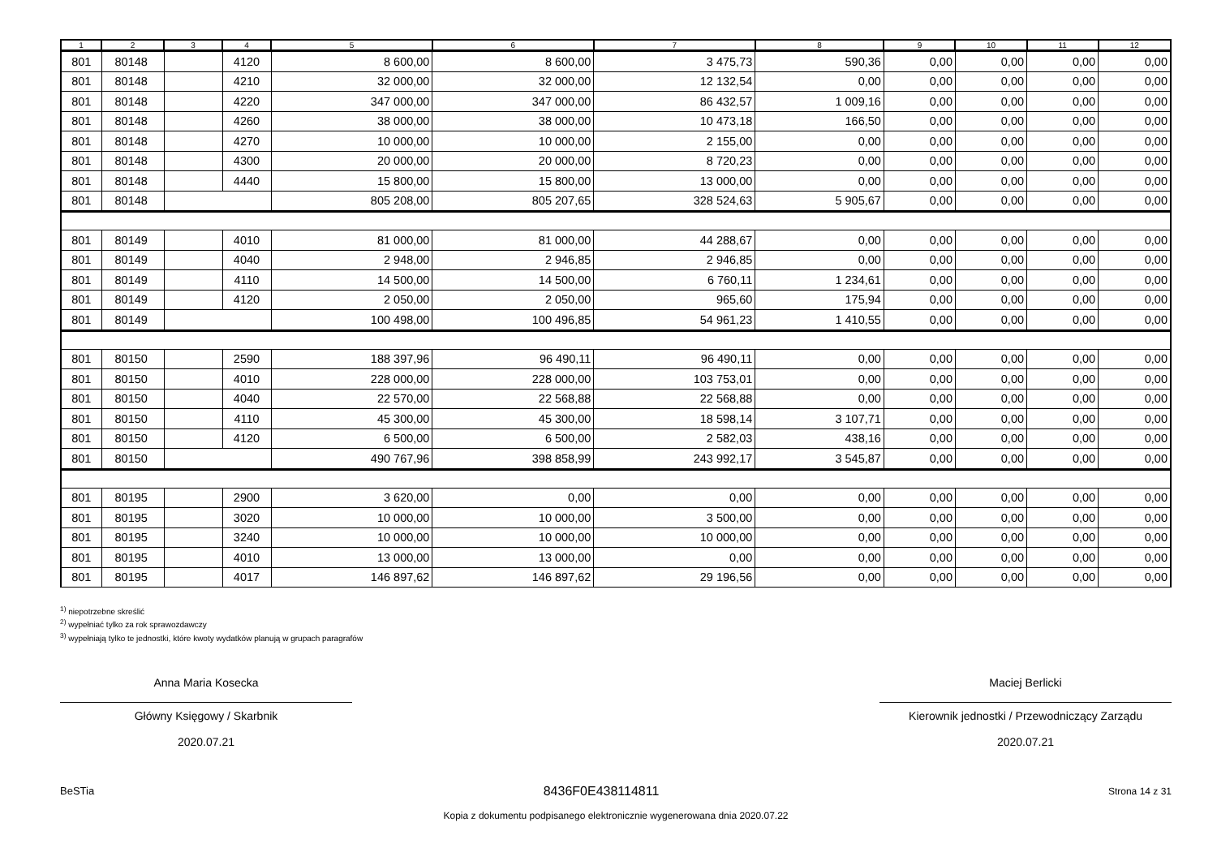| 1 | 2 | 3 | 4 | 5 | 6 | 7 | 8 | 9 | 10 | 11 | 12 |
| --- | --- | --- | --- | --- | --- | --- | --- | --- | --- | --- | --- |
| 801 | 80148 | | 4120 | 8 600,00 | 8 600,00 | 3 475,73 | 590,36 | 0,00 | 0,00 | 0,00 | 0,00 |
| 801 | 80148 | | 4210 | 32 000,00 | 32 000,00 | 12 132,54 | 0,00 | 0,00 | 0,00 | 0,00 | 0,00 |
| 801 | 80148 | | 4220 | 347 000,00 | 347 000,00 | 86 432,57 | 1 009,16 | 0,00 | 0,00 | 0,00 | 0,00 |
| 801 | 80148 | | 4260 | 38 000,00 | 38 000,00 | 10 473,18 | 166,50 | 0,00 | 0,00 | 0,00 | 0,00 |
| 801 | 80148 | | 4270 | 10 000,00 | 10 000,00 | 2 155,00 | 0,00 | 0,00 | 0,00 | 0,00 | 0,00 |
| 801 | 80148 | | 4300 | 20 000,00 | 20 000,00 | 8 720,23 | 0,00 | 0,00 | 0,00 | 0,00 | 0,00 |
| 801 | 80148 | | 4440 | 15 800,00 | 15 800,00 | 13 000,00 | 0,00 | 0,00 | 0,00 | 0,00 | 0,00 |
| 801 | 80148 | | | 805 208,00 | 805 207,65 | 328 524,63 | 5 905,67 | 0,00 | 0,00 | 0,00 | 0,00 |
| 801 | 80149 | | 4010 | 81 000,00 | 81 000,00 | 44 288,67 | 0,00 | 0,00 | 0,00 | 0,00 | 0,00 |
| 801 | 80149 | | 4040 | 2 948,00 | 2 946,85 | 2 946,85 | 0,00 | 0,00 | 0,00 | 0,00 | 0,00 |
| 801 | 80149 | | 4110 | 14 500,00 | 14 500,00 | 6 760,11 | 1 234,61 | 0,00 | 0,00 | 0,00 | 0,00 |
| 801 | 80149 | | 4120 | 2 050,00 | 2 050,00 | 965,60 | 175,94 | 0,00 | 0,00 | 0,00 | 0,00 |
| 801 | 80149 | | | 100 498,00 | 100 496,85 | 54 961,23 | 1 410,55 | 0,00 | 0,00 | 0,00 | 0,00 |
| 801 | 80150 | | 2590 | 188 397,96 | 96 490,11 | 96 490,11 | 0,00 | 0,00 | 0,00 | 0,00 | 0,00 |
| 801 | 80150 | | 4010 | 228 000,00 | 228 000,00 | 103 753,01 | 0,00 | 0,00 | 0,00 | 0,00 | 0,00 |
| 801 | 80150 | | 4040 | 22 570,00 | 22 568,88 | 22 568,88 | 0,00 | 0,00 | 0,00 | 0,00 | 0,00 |
| 801 | 80150 | | 4110 | 45 300,00 | 45 300,00 | 18 598,14 | 3 107,71 | 0,00 | 0,00 | 0,00 | 0,00 |
| 801 | 80150 | | 4120 | 6 500,00 | 6 500,00 | 2 582,03 | 438,16 | 0,00 | 0,00 | 0,00 | 0,00 |
| 801 | 80150 | | | 490 767,96 | 398 858,99 | 243 992,17 | 3 545,87 | 0,00 | 0,00 | 0,00 | 0,00 |
| 801 | 80195 | | 2900 | 3 620,00 | 0,00 | 0,00 | 0,00 | 0,00 | 0,00 | 0,00 | 0,00 |
| 801 | 80195 | | 3020 | 10 000,00 | 10 000,00 | 3 500,00 | 0,00 | 0,00 | 0,00 | 0,00 | 0,00 |
| 801 | 80195 | | 3240 | 10 000,00 | 10 000,00 | 10 000,00 | 0,00 | 0,00 | 0,00 | 0,00 | 0,00 |
| 801 | 80195 | | 4010 | 13 000,00 | 13 000,00 | 0,00 | 0,00 | 0,00 | 0,00 | 0,00 | 0,00 |
| 801 | 80195 | | 4017 | 146 897,62 | 146 897,62 | 29 196,56 | 0,00 | 0,00 | 0,00 | 0,00 | 0,00 |
<sup>1)</sup> niepotrzebne skreślić
<sup>2)</sup> wypełniać tylko za rok sprawozdawczy
<sup>3)</sup> wypełniają tylko te jednostki, które kwoty wydatków planują w grupach paragrafów
Anna Maria Kosecka
Główny Księgowy / Skarbnik
2020.07.21
Maciej Berlicki
Kierownik jednostki / Przewodniczący Zarządu
2020.07.21
BeSTia 8436F0E438114811 Strona 14 z 31
Kopia z dokumentu podpisanego elektronicznie wygenerowana dnia 2020.07.22